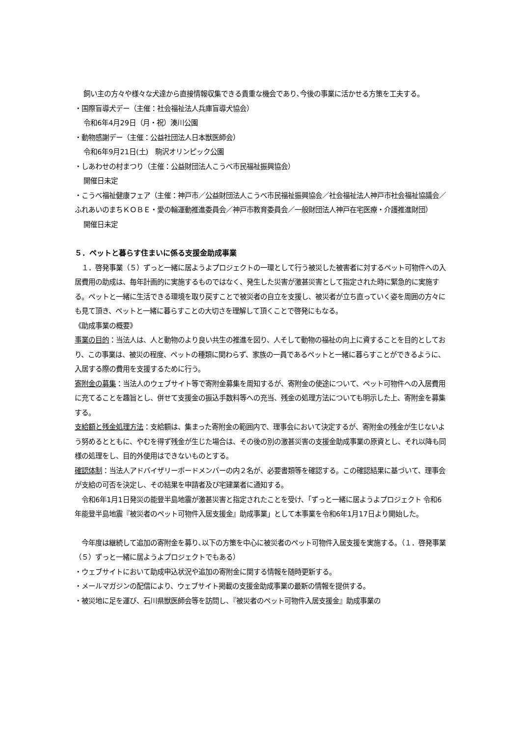飼い主の方々や様々な犬達から直接情報収集できる貴重な機会であり､今後の事業に活かせる方策を工夫する。
・国際盲導犬デー（主催：社会福祉法人兵庫盲導犬協会）
令和6年4月29日（月・祝）湊川公園
・動物感謝デー（主催：公益社団法人日本獣医師会）
令和6年9月21日(土)　駒沢オリンピック公園
・しあわせの村まつり（主催：公益財団法人こうべ市民福祉振興協会）
開催日未定
・こうべ福祉健康フェア（主催：神戸市／公益財団法人こうべ市民福祉振興協会／社会福祉法人神戸市社会福祉協議会／ふれあいのまちＫＯＢＥ・愛の輪運動推進委員会／神戸市教育委員会／一般財団法人神戸在宅医療・介護推進財団）
開催日未定
５．ペットと暮らす住まいに係る支援金助成事業
　１．啓発事業（５）ずっと一緒に居ようよプロジェクトの一環として行う被災した被害者に対するペット可物件への入居費用の助成は、毎年計画的に実施するものではなく、発生した災害が激甚災害として指定された時に緊急的に実施する。ペットと一緒に生活できる環境を取り戻すことで被災者の自立を支援し、被災者が立ち直っていく姿を周囲の方々にも見て頂き、ペットと一緒に暮らすことの大切さを理解して頂くことで啓発にもなる。
《助成事業の概要》
事業の目的：当法人は、人と動物のより良い共生の推進を図り、人そして動物の福祉の向上に資することを目的としており、この事業は、被災の程度、ペットの種類に関わらず、家族の一員であるペットと一緒に暮らすことができるように、入居する際の費用を支援するために行う。
寄附金の募集：当法人のウェブサイト等で寄附金募集を周知するが、寄附金の使途について、ペット可物件への入居費用に充てることを趣旨とし、併せて支援金の振込手数料等への充当、残金の処理方法についても明示した上、寄附金を募集する。
支給額と残金処理方法：支給額は、集まった寄附金の範囲内で、理事会において決定するが、寄附金の残金が生じないよう努めるとともに、やむを得ず残金が生じた場合は、その後の別の激甚災害の支援金助成事業の原資とし、それ以降も同様の処理をし、目的外使用はできないものとする。
確認体制：当法人アドバイザリーボードメンバーの内２名が、必要書類等を確認する。この確認結果に基づいて、理事会が支給の可否を決定し、その結果を申請者及び宅建業者に通知する。
　令和6年1月1日発災の能登半島地震が激甚災害と指定されたことを受け、「ずっと一緒に居ようよプロジェクト 令和6年能登半島地震『被災者のペット可物件入居支援金』助成事業」として本事業を令和6年1月17日より開始した。
　今年度は継続して追加の寄附金を募り､以下の方策を中心に被災者のペット可物件入居支援を実施する。（１．啓発事業（５）ずっと一緒に居ようよプロジェクトでもある）
・ウェブサイトにおいて助成申込状況や追加の寄附金に関する情報を随時更新する。
・メールマガジンの配信により、ウェブサイト掲載の支援金助成事業の最新の情報を提供する。
・被災地に足を運び、石川県獣医師会等を訪問し、『被災者のペット可物件入居支援金』助成事業の